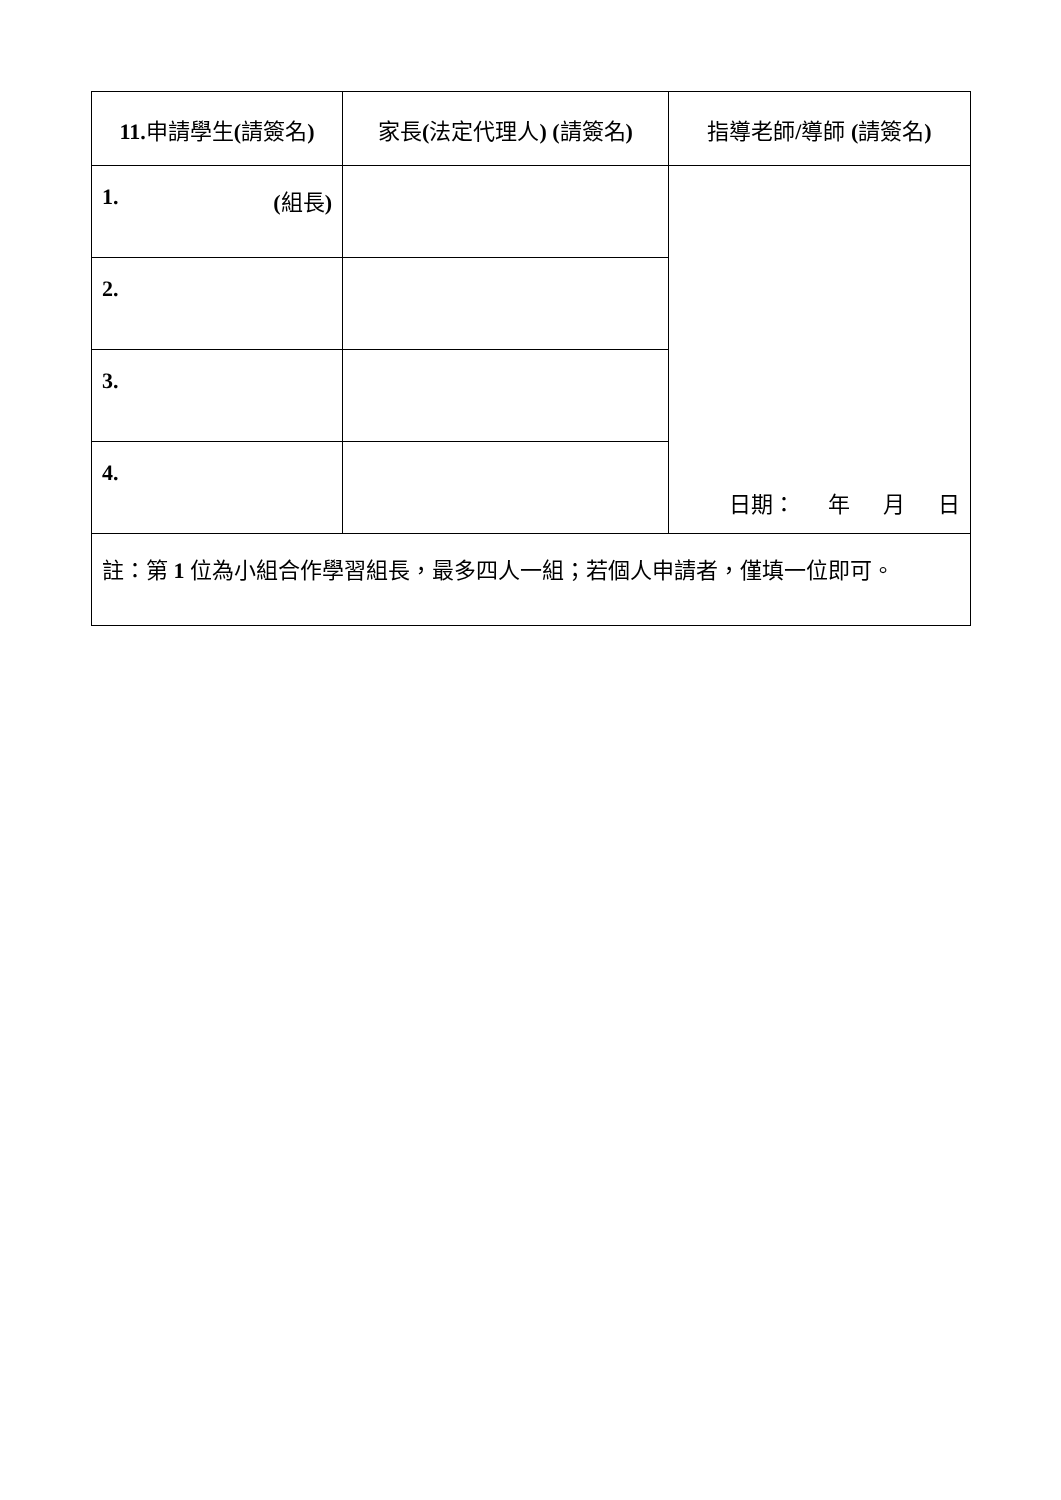| 11. 申請學生 ( 請簽名 ) | 家長 ( 法定代理人 ) ( 請簽名 ) | 指導老師 / 導師 ( 請簽名 ) |
| --- | --- | --- |
| 1. ( 組長 ) | | 日期： 年 月 日 |
| 2. | | |
| 3. | | |
| 4. | | |
| 註：第 1 位為小組合作學習組長，最多四人一組；若個人申請者，僅填一位即可。 | | |